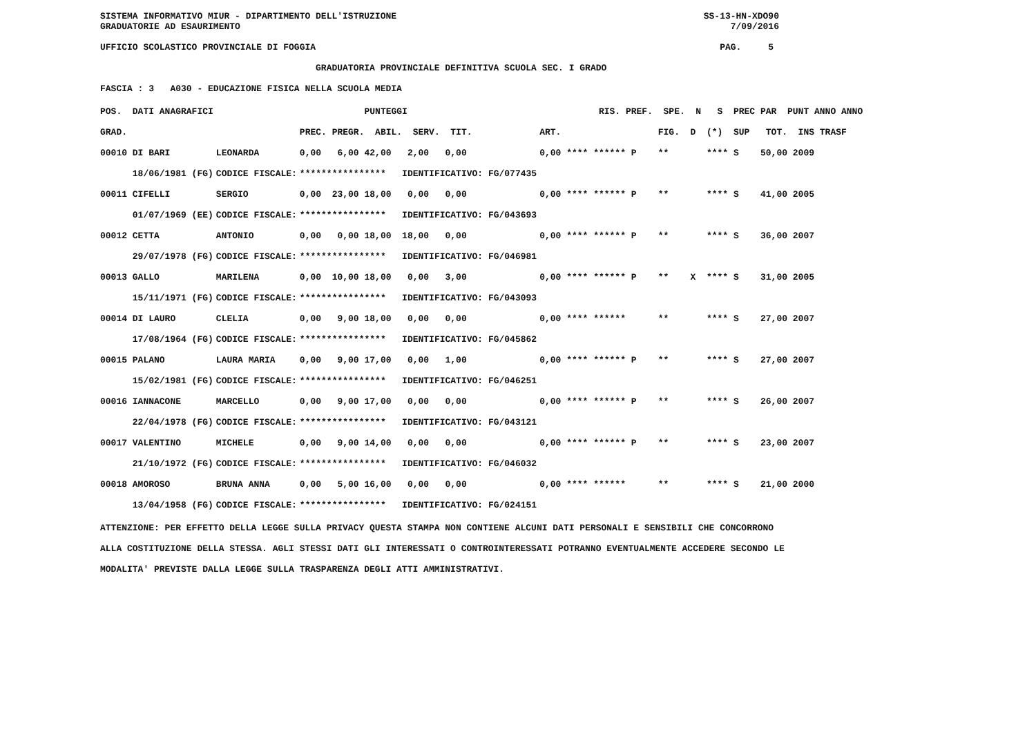SISTEMA INFORMATIVO MIUR - DIPARTIMENTO DELL'ISTRUZIONE SS-13-HN-XDO90 GRADUATORIE AD ESAURIMENTO 7/09/2016 UFFICIO SCOLASTICO PROVINCIALE DI FOGGIA PAG. 5 GRADUATORIA PROVINCIALE DEFINITIVA SCUOLA SEC. I GRADO FASCIA : 3 A030 - EDUCAZIONE FISICA NELLA SCUOLA MEDIA
| POS. DATI ANAGRAFICI | | PUNTEGGI | RIS. PREF. SPE. N S PREC PAR PUNT ANNO ANNO |
| --- | --- | --- | --- |
| GRAD. | | PREC. PREGR. ABIL. SERV. TIT. | ART. FIG. D (*) SUP TOT. INS TRASF |
| 00010 DI BARI | LEONARDA | 0,00 6,00 42,00 2,00 0,00 | 0,00 **** ****** P ** **** S 50,00 2009 |
| 18/06/1981 (FG) | CODICE FISCALE: | **************** IDENTIFICATIVO: FG/077435 | |
| 00011 CIFELLI | SERGIO | 0,00 23,00 18,00 0,00 0,00 | 0,00 **** ****** P ** **** S 41,00 2005 |
| 01/07/1969 (EE) | CODICE FISCALE: | **************** IDENTIFICATIVO: FG/043693 | |
| 00012 CETTA | ANTONIO | 0,00 0,00 18,00 18,00 0,00 | 0,00 **** ****** P ** **** S 36,00 2007 |
| 29/07/1978 (FG) | CODICE FISCALE: | **************** IDENTIFICATIVO: FG/046981 | |
| 00013 GALLO | MARILENA | 0,00 10,00 18,00 0,00 3,00 | 0,00 **** ****** P ** X **** S 31,00 2005 |
| 15/11/1971 (FG) | CODICE FISCALE: | **************** IDENTIFICATIVO: FG/043093 | |
| 00014 DI LAURO | CLELIA | 0,00 9,00 18,00 0,00 0,00 | 0,00 **** ****** ** **** S 27,00 2007 |
| 17/08/1964 (FG) | CODICE FISCALE: | **************** IDENTIFICATIVO: FG/045862 | |
| 00015 PALANO | LAURA MARIA | 0,00 9,00 17,00 0,00 1,00 | 0,00 **** ****** P ** **** S 27,00 2007 |
| 15/02/1981 (FG) | CODICE FISCALE: | **************** IDENTIFICATIVO: FG/046251 | |
| 00016 IANNACONE | MARCELLO | 0,00 9,00 17,00 0,00 0,00 | 0,00 **** ****** P ** **** S 26,00 2007 |
| 22/04/1978 (FG) | CODICE FISCALE: | **************** IDENTIFICATIVO: FG/043121 | |
| 00017 VALENTINO | MICHELE | 0,00 9,00 14,00 0,00 0,00 | 0,00 **** ****** P ** **** S 23,00 2007 |
| 21/10/1972 (FG) | CODICE FISCALE: | **************** IDENTIFICATIVO: FG/046032 | |
| 00018 AMOROSO | BRUNA ANNA | 0,00 5,00 16,00 0,00 0,00 | 0,00 **** ****** ** **** S 21,00 2000 |
| 13/04/1958 (FG) | CODICE FISCALE: | **************** IDENTIFICATIVO: FG/024151 | |
ATTENZIONE: PER EFFETTO DELLA LEGGE SULLA PRIVACY QUESTA STAMPA NON CONTIENE ALCUNI DATI PERSONALI E SENSIBILI CHE CONCORRONO
ALLA COSTITUZIONE DELLA STESSA. AGLI STESSI DATI GLI INTERESSATI O CONTROINTERESSATI POTRANNO EVENTUALMENTE ACCEDERE SECONDO LE
MODALITA' PREVISTE DALLA LEGGE SULLA TRASPARENZA DEGLI ATTI AMMINISTRATIVI.